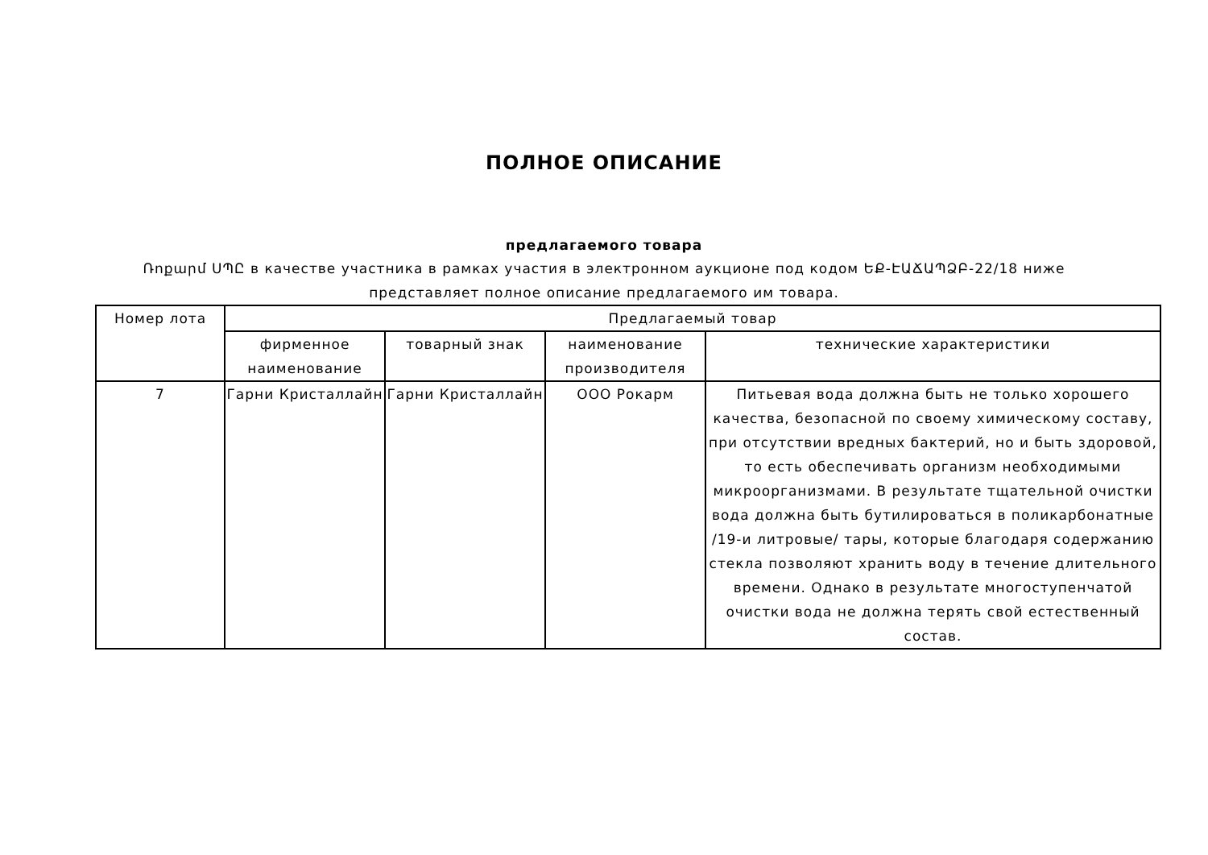ПОЛНОЕ ОПИСАНИЕ
предлагаемого товара
Ռոքարմ ՍՊԸ в качестве участника в рамках участия в электронном аукционе под кодом ԵՔ-ԷԱՃԱՊՁԲ-22/18 ниже представляет полное описание предлагаемого им товара.
| Номер лота | Предлагаемый товар | | | |
| --- | --- | --- | --- | --- |
| | фирменное наименование | товарный знак | наименование производителя | технические характеристики |
| 7 | Гарни Кристаллайн | Гарни Кристаллайн | ООО Рокарм | Питьевая вода должна быть не только хорошего качества, безопасной по своему химическому составу, при отсутствии вредных бактерий, но и быть здоровой, то есть обеспечивать организм необходимыми микроорганизмами. В результате тщательной очистки вода должна быть бутилироваться в поликарбонатные /19-и литровые/ тары, которые благодаря содержанию стекла позволяют хранить воду в течение длительного времени. Однако в результате многоступенчатой очистки вода не должна терять свой естественный состав. |